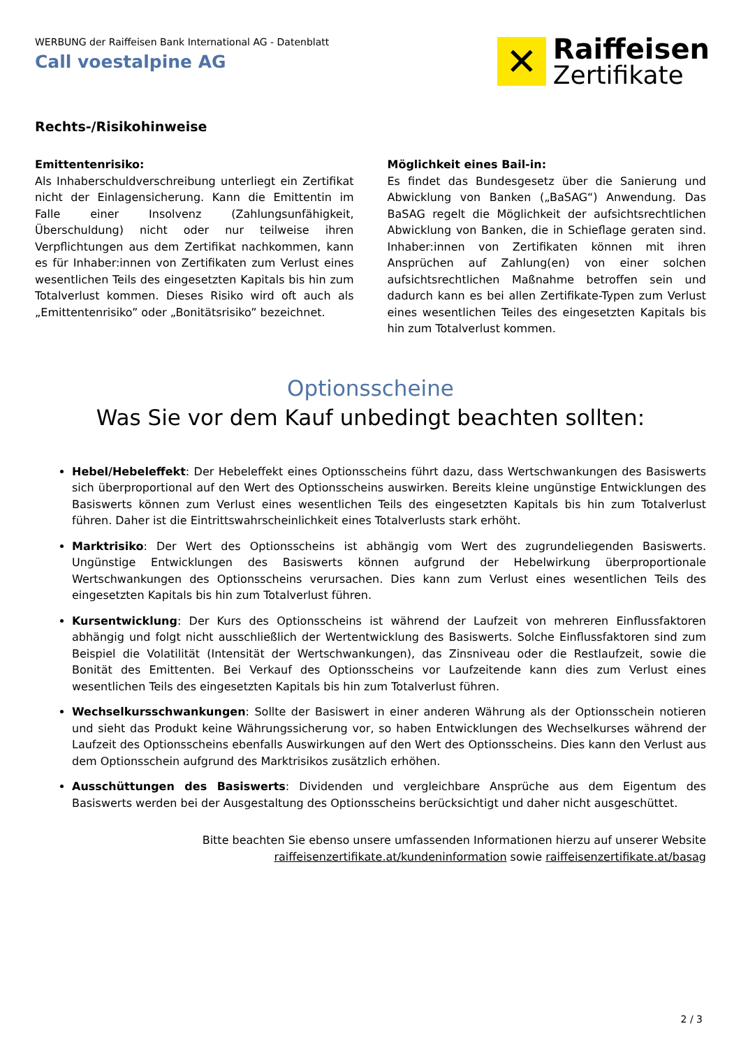WERBUNG der Raiffeisen Bank International AG - Datenblatt
Call voestalpine AG
✕
Raiffeisen
Zertifikate
Rechts-/Risikohinweise
Emittentenrisiko:
Als Inhaberschuldverschreibung unterliegt ein Zertifikat nicht der Einlagensicherung. Kann die Emittentin im Falle einer Insolvenz (Zahlungsunfähigkeit, Überschuldung) nicht oder nur teilweise ihren Verpflichtungen aus dem Zertifikat nachkommen, kann es für Inhaber:innen von Zertifikaten zum Verlust eines wesentlichen Teils des eingesetzten Kapitals bis hin zum Totalverlust kommen. Dieses Risiko wird oft auch als „Emittentenrisiko” oder „Bonitätsrisiko” bezeichnet.
Möglichkeit eines Bail-in:
Es findet das Bundesgesetz über die Sanierung und Abwicklung von Banken („BaSAG“) Anwendung. Das BaSAG regelt die Möglichkeit der aufsichtsrechtlichen Abwicklung von Banken, die in Schieflage geraten sind. Inhaber:innen von Zertifikaten können mit ihren Ansprüchen auf Zahlung(en) von einer solchen aufsichtsrechtlichen Maßnahme betroffen sein und dadurch kann es bei allen Zertifikate-Typen zum Verlust eines wesentlichen Teiles des eingesetzten Kapitals bis hin zum Totalverlust kommen.
Optionsscheine
Was Sie vor dem Kauf unbedingt beachten sollten:
Hebel/Hebeleffekt: Der Hebeleffekt eines Optionsscheins führt dazu, dass Wertschwankungen des Basiswerts sich überproportional auf den Wert des Optionsscheins auswirken. Bereits kleine ungünstige Entwicklungen des Basiswerts können zum Verlust eines wesentlichen Teils des eingesetzten Kapitals bis hin zum Totalverlust führen. Daher ist die Eintrittswahrscheinlichkeit eines Totalverlusts stark erhöht.
Marktrisiko: Der Wert des Optionsscheins ist abhängig vom Wert des zugrundeliegenden Basiswerts. Ungünstige Entwicklungen des Basiswerts können aufgrund der Hebelwirkung überproportionale Wertschwankungen des Optionsscheins verursachen. Dies kann zum Verlust eines wesentlichen Teils des eingesetzten Kapitals bis hin zum Totalverlust führen.
Kursentwicklung: Der Kurs des Optionsscheins ist während der Laufzeit von mehreren Einflussfaktoren abhängig und folgt nicht ausschließlich der Wertentwicklung des Basiswerts. Solche Einflussfaktoren sind zum Beispiel die Volatilität (Intensität der Wertschwankungen), das Zinsniveau oder die Restlaufzeit, sowie die Bonität des Emittenten. Bei Verkauf des Optionsscheins vor Laufzeitende kann dies zum Verlust eines wesentlichen Teils des eingesetzten Kapitals bis hin zum Totalverlust führen.
Wechselkursschwankungen: Sollte der Basiswert in einer anderen Währung als der Optionsschein notieren und sieht das Produkt keine Währungssicherung vor, so haben Entwicklungen des Wechselkurses während der Laufzeit des Optionsscheins ebenfalls Auswirkungen auf den Wert des Optionsscheins. Dies kann den Verlust aus dem Optionsschein aufgrund des Marktrisikos zusätzlich erhöhen.
Ausschüttungen des Basiswerts: Dividenden und vergleichbare Ansprüche aus dem Eigentum des Basiswerts werden bei der Ausgestaltung des Optionsscheins berücksichtigt und daher nicht ausgeschüttet.
Bitte beachten Sie ebenso unsere umfassenden Informationen hierzu auf unserer Website
raiffeisenzertifikate.at/kundeninformation sowie raiffeisenzertifikate.at/basag
2 / 3